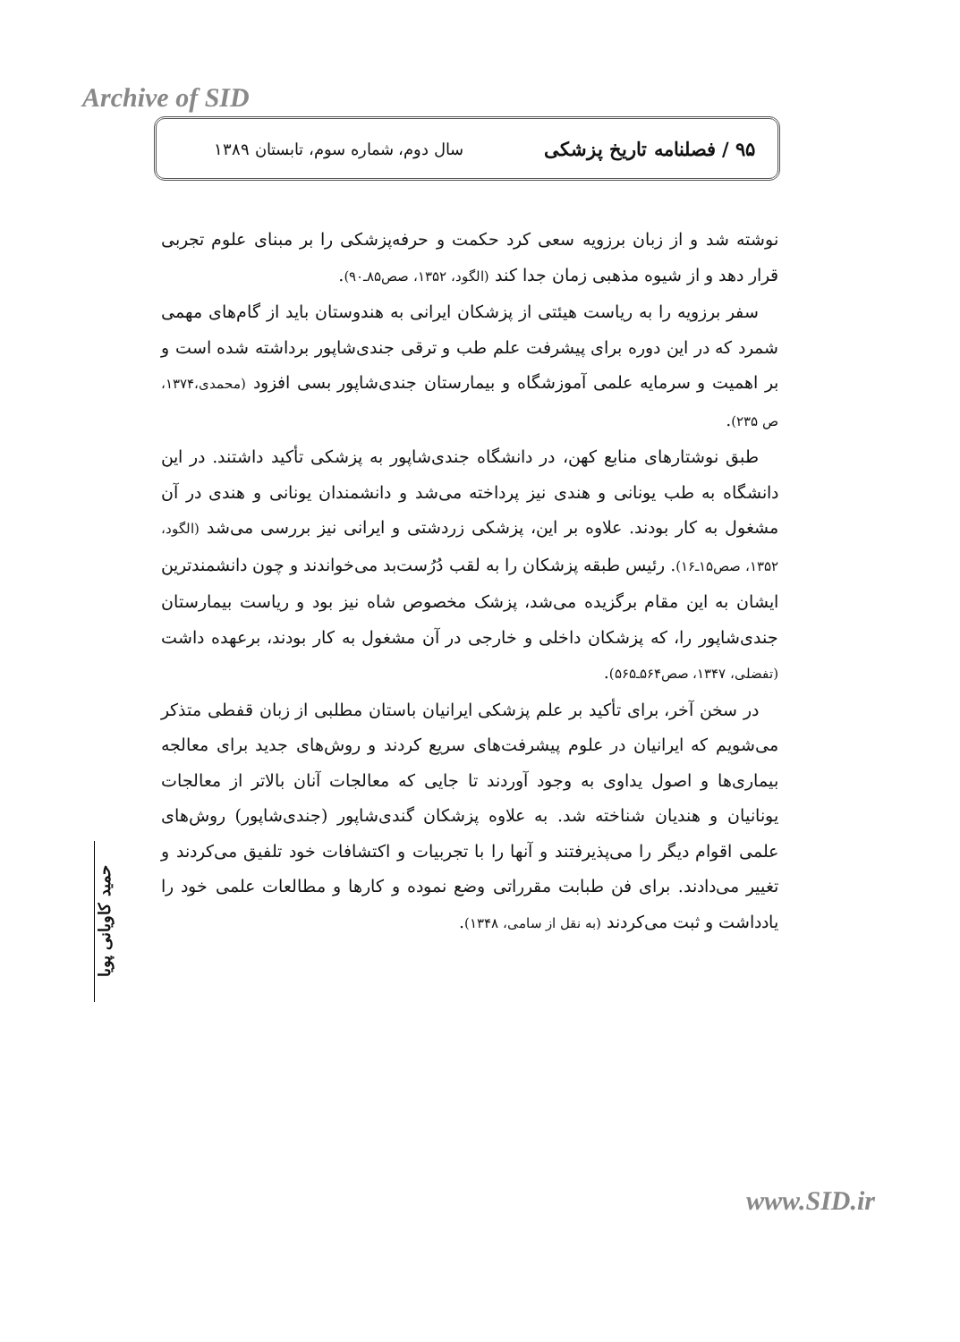Archive of SID
۹۵ / فصلنامه تاریخ پزشکی سال دوم، شماره سوم، تابستان ۱۳۸۹
نوشته شد و از زبان برزویه سعی کرد حکمت و حرفه‌پزشکی را بر مبنای علوم تجربی قرار دهد و از شیوه مذهبی زمان جدا کند (الگود، ۱۳۵۲، صص۸۵ـ۹۰).
سفر برزویه را به ریاست هیئتی از پزشکان ایرانی به هندوستان باید از گام‌های مهمی شمرد که در این دوره برای پیشرفت علم طب و ترقی جندی‌شاپور برداشته شده است و بر اهمیت و سرمایه علمی آموزشگاه و بیمارستان جندی‌شاپور بسی افزود (محمدی،۱۳۷۴، ص ۲۳۵).
طبق نوشتارهای منابع کهن، در دانشگاه جندی‌شاپور به پزشکی تأکید داشتند. در این دانشگاه به طب یونانی و هندی نیز پرداخته می‌شد و دانشمندان یونانی و هندی در آن مشغول به کار بودند. علاوه بر این، پزشکی زردشتی و ایرانی نیز بررسی می‌شد (الگود، ۱۳۵۲، صص۱۵ـ۱۶). رئیس طبقه پزشکان را به لقب دُرُست‌بد می‌خواندند و چون دانشمندترین ایشان به این مقام برگزیده می‌شد، پزشک مخصوص شاه نیز بود و ریاست بیمارستان جندی‌شاپور را، که پزشکان داخلی و خارجی در آن مشغول به کار بودند، برعهده داشت (تفضلی، ۱۳۴۷، صص۵۶۴ـ۵۶۵).
در سخن آخر، برای تأکید بر علم پزشکی ایرانیان باستان مطلبی از زبان قفطی متذکر می‌شویم که ایرانیان در علوم پیشرفت‌های سریع کردند و روش‌های جدید برای معالجه بیماری‌ها و اصول یداوی به وجود آوردند تا جایی که معالجات آنان بالاتر از معالجات یونانیان و هندیان شناخته شد. به علاوه پزشکان گندی‌شاپور (جندی‌شاپور) روش‌های علمی اقوام دیگر را می‌پذیرفتند و آنها را با تجربیات و اکتشافات خود تلفیق می‌کردند و تغییر می‌دادند. برای فن طبابت مقرراتی وضع نموده و کارها و مطالعات علمی خود را یادداشت و ثبت می‌کردند (به نقل از سامی، ۱۳۴۸).
حمید کاویانی پویا
www.SID.ir